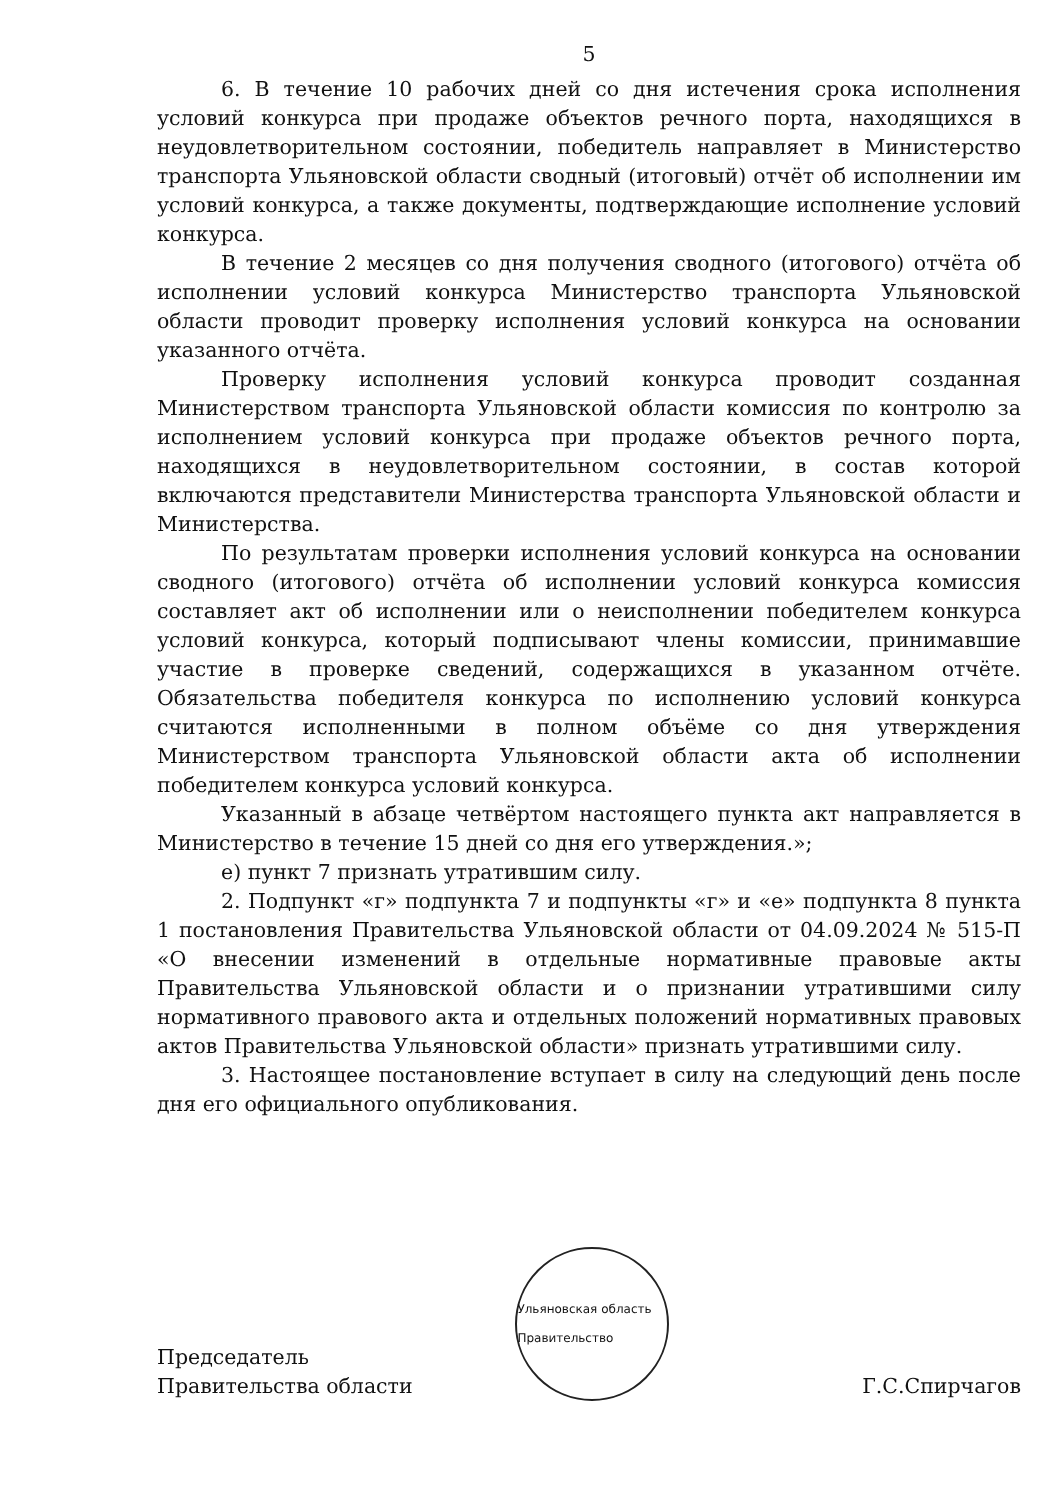5
6. В течение 10 рабочих дней со дня истечения срока исполнения условий конкурса при продаже объектов речного порта, находящихся в неудовлетворительном состоянии, победитель направляет в Министерство транспорта Ульяновской области сводный (итоговый) отчёт об исполнении им условий конкурса, а также документы, подтверждающие исполнение условий конкурса.
В течение 2 месяцев со дня получения сводного (итогового) отчёта об исполнении условий конкурса Министерство транспорта Ульяновской области проводит проверку исполнения условий конкурса на основании указанного отчёта.
Проверку исполнения условий конкурса проводит созданная Министерством транспорта Ульяновской области комиссия по контролю за исполнением условий конкурса при продаже объектов речного порта, находящихся в неудовлетворительном состоянии, в состав которой включаются представители Министерства транспорта Ульяновской области и Министерства.
По результатам проверки исполнения условий конкурса на основании сводного (итогового) отчёта об исполнении условий конкурса комиссия составляет акт об исполнении или о неисполнении победителем конкурса условий конкурса, который подписывают члены комиссии, принимавшие участие в проверке сведений, содержащихся в указанном отчёте. Обязательства победителя конкурса по исполнению условий конкурса считаются исполненными в полном объёме со дня утверждения Министерством транспорта Ульяновской области акта об исполнении победителем конкурса условий конкурса.
Указанный в абзаце четвёртом настоящего пункта акт направляется в Министерство в течение 15 дней со дня его утверждения.»;
е) пункт 7 признать утратившим силу.
2. Подпункт «г» подпункта 7 и подпункты «г» и «е» подпункта 8 пункта 1 постановления Правительства Ульяновской области от 04.09.2024 № 515-П «О внесении изменений в отдельные нормативные правовые акты Правительства Ульяновской области и о признании утратившими силу нормативного правового акта и отдельных положений нормативных правовых актов Правительства Ульяновской области» признать утратившими силу.
3. Настоящее постановление вступает в силу на следующий день после дня его официального опубликования.
Председатель
Правительства области
Ульяновская область Правительство
Г.С.Спирчагов